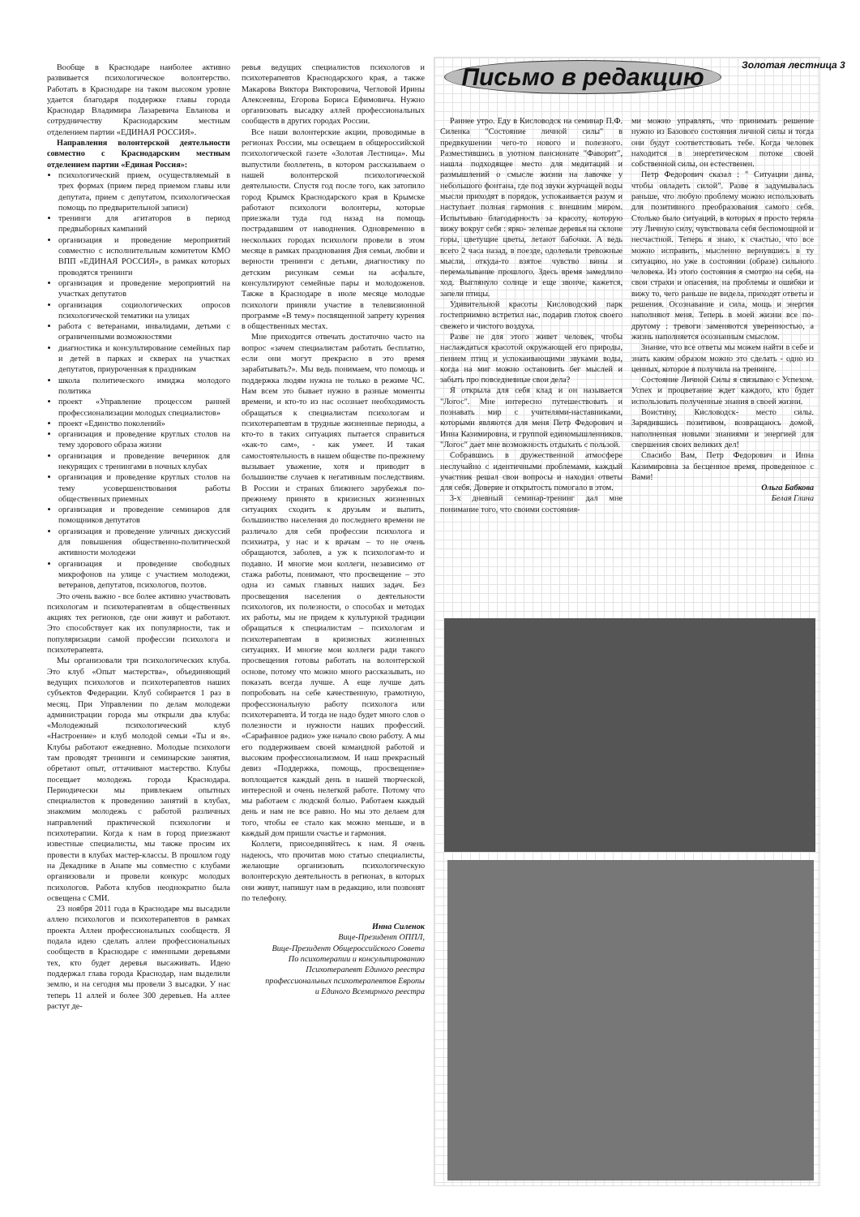Вообще в Краснодаре наиболее активно развивается психологическое волонтерство. Работать в Краснодаре на таком высоком уровне удается благодаря поддержке главы города Краснодар Владимира Лазаревича Евланова и сотрудничеству Краснодарским местным отделением партии «ЕДИНАЯ РОССИЯ».
Направления волонтерской деятельности совместно с Краснодарским местным отделением партии «Единая Россия»:
психологический прием, осуществляемый в трех формах (прием перед приемом главы или депутата, прием с депутатом, психологическая помощь по предварительной записи)
тренинги для агитаторов в период предвыборных кампаний
организация и проведение мероприятий совместно с исполнительным комитетом КМО ВПП «ЕДИНАЯ РОССИЯ», в рамках которых проводятся тренинги
организация и проведение мероприятий на участках депутатов
организация социологических опросов психологической тематики на улицах
работа с ветеранами, инвалидами, детьми с ограниченными возможностями
диагностика и консультирование семейных пар и детей в парках и скверах на участках депутатов, приуроченная к праздникам
школа политического имиджа молодого политика
проект «Управление процессом ранней профессионализации молодых специалистов»
проект «Единство поколений»
организация и проведение круглых столов на тему здорового образа жизни
организация и проведение вечеринок для некурящих с тренингами в ночных клубах
организация и проведение круглых столов на тему усовершенствования работы общественных приемных
организация и проведение семинаров для помощников депутатов
организация и проведение уличных дискуссий для повышения общественно-политической активности молодежи
организация и проведение свободных микрофонов на улице с участием молодежи, ветеранов, депутатов, психологов, поэтов.
Это очень важно - все более активно участвовать психологам и психотерапевтам в общественных акциях тех регионов, где они живут и работают. Это способствует как их популярности, так и популяризации самой профессии психолога и психотерапевта.
Мы организовали три психологических клуба. Это клуб «Опыт мастерства», объединяющий ведущих психологов и психотерапевтов наших субъектов Федерации. Клуб собирается 1 раз в месяц. При Управлении по делам молодежи администрации города мы открыли два клуба: «Молодежный психологический клуб «Настроение» и клуб молодой семьи «Ты и я». Клубы работают ежедневно. Молодые психологи там проводят тренинги и семинарские занятия, обретают опыт, оттачивают мастерство. Клубы посещает молодежь города Краснодара. Периодически мы привлекаем опытных специалистов к проведению занятий в клубах, знакомим молодежь с работой различных направлений практической психологии и психотерапии. Когда к нам в город приезжают известные специалисты, мы также просим их провести в клубах мастер-классы. В прошлом году на Декаднике в Анапе мы совместно с клубами организовали и провели конкурс молодых психологов. Работа клубов неоднократно была освещена с СМИ.
23 ноября 2011 года в Краснодаре мы высадили аллею психологов и психотерапевтов в рамках проекта Аллеи профессиональных сообществ. Я подала идею сделать аллеи профессиональных сообществ в Краснодаре с именными деревьями тех, кто будет деревья высаживать. Идею поддержал глава города Краснодар, нам выделили землю, и на сегодня мы провели 3 высадки. У нас теперь 11 аллей и более 300 деревьев. На аллее растут де-
ревья ведущих специалистов психологов и психотерапевтов Краснодарского края, а также Макарова Виктора Викторовича, Чегловой Ирины Алексеевны, Егорова Бориса Ефимовича. Нужно организовать высадку аллей профессиональных сообществ в других городах России.
Все наши волонтерские акции, проводимые в регионах России, мы освещаем в общероссийской психологической газете «Золотая Лестница». Мы выпустили бюллетень, в котором рассказываем о нашей волонтерской психологической деятельности. Спустя год после того, как затопило город Крымск Краснодарского края в Крымске работают психологи волонтеры, которые приезжали туда год назад на помощь пострадавшим от наводнения. Одновременно в нескольких городах психологи провели в этом месяце в рамках празднования Дня семьи, любви и верности тренинги с детьми, диагностику по детским рисункам семьи на асфальте, консультируют семейные пары и молодоженов. Также в Краснодаре в июле месяце молодые психологи приняли участие в телевизионной программе «В тему» посвященной запрету курения в общественных местах.
Мне приходится отвечать достаточно часто на вопрос «зачем специалистам работать бесплатно, если они могут прекрасно в это время зарабатывать?». Мы ведь понимаем, что помощь и поддержка людям нужна не только в режиме ЧС. Нам всем это бывает нужно в разные моменты времени, и кто-то из нас осознает необходимость обращаться к специалистам психологам и психотерапевтам в трудные жизненные периоды, а кто-то в таких ситуациях пытается справиться «как-то сам», - как умеет. И такая самостоятельность в нашем обществе по-прежнему вызывает уважение, хотя и приводит в большинстве случаев к негативным последствиям. В России и странах ближнего зарубежья по-прежнему принято в кризисных жизненных ситуациях сходить к друзьям и выпить, большинство населения до последнего времени не различало для себя профессии психолога и психиатра, у нас и к врачам – то не очень обращаются, заболев, а уж к психологам-то и подавно. И многие мои коллеги, независимо от стажа работы, понимают, что просвещение – это одна из самых главных наших задач. Без просвещения населения о деятельности психологов, их полезности, о способах и методах их работы, мы не придем к культурной традиции обращаться к специалистам – психологам и психотерапевтам в кризисных жизненных ситуациях. И многие мои коллеги ради такого просвещения готовы работать на волонтерской основе, потому что можно много рассказывать, но показать всегда лучше. А еще лучше дать попробовать на себе качественную, грамотную, профессиональную работу психолога или психотерапевта. И тогда не надо будет много слов о полезности и нужности наших профессий. «Сарафанное радио» уже начало свою работу. А мы его поддерживаем своей командной работой и высоким профессионализмом. И наш прекрасный девиз «Поддержка, помощь, просвещение» воплощается каждый день в нашей творческой, интересной и очень нелегкой работе. Потому что мы работаем с людской болью. Работаем каждый день и нам не все равно. Но мы это делаем для того, чтобы ее стало как можно меньше, и в каждый дом пришли счастье и гармония.
Коллеги, присоединяйтесь к нам. Я очень надеюсь, что прочитав мою статью специалисты, желающие организовать психологическую волонтерскую деятельность в регионах, в которых они живут, напишут нам в редакцию, или позвонят по телефону.
Инна Силенок
Вице-Президент ОППЛ,
Вице-Президент Общероссийского Совета
По психотерапии и консультированию
Психотерапевт Единого реестра профессиональных психотерапевтов Европы
и Единого Всемирного реестра
Письмо в редакцию Золотая лестница 3
Раннее утро. Еду в Кисловодск на семинар П.Ф. Силенка "Состояние личной силы" в предвкушении чего-то нового и полезного. Разместившись в уютном пансионате "Фаворит", нашла подходящее место для медитаций и размышлений о смысле жизни на лавочке у небольшого фонтана, где под звуки журчащей воды мысли приходят в порядок, успокаивается разум и наступает полная гармония с внешним миром. Испытываю благодарность за красоту, которую вижу вокруг себя : ярко- зеленые деревья на склоне горы, цветущие цветы, летают бабочки. А ведь всего 2 часа назад, в поезде, одолевали тревожные мысли, откуда-то взятое чувство вины и перемалывание прошлого. Здесь время замедлило ход. Выглянуло солнце и еще звонче, кажется, запели птицы.
Удивительной красоты Кисловодский парк гостеприимно встретил нас, подарив глоток своего свежего и чистого воздуха.
Разве не для этого живет человек, чтобы наслаждаться красотой окружающей его природы, пением птиц и успокаивающими звуками воды, когда на миг можно остановить бег мыслей и забыть про повседневные свои дела?
Я открыла для себя клад и он называется "Логос". Мне интересно путешествовать и познавать мир с учителями-наставниками, которыми являются для меня Петр Федорович и Инна Казимировна, и группой единомышленников. "Логос" дает мне возможность отдыхать с пользой.
Собравшись в дружественной атмосфере неслучайно с идентичными проблемами, каждый участник решал свои вопросы и находил ответы для себя. Доверие и открытость помогало в этом.
3-х дневный семинар-тренинг дал мне понимание того, что своими состояния-
ми можно управлять, что принимать решение нужно из Базового состояния личной силы и тогда они будут соответствовать тебе. Когда человек находится в энергетическом потоке своей собственной силы, он естественен.
Петр Федорович сказал : " Ситуации даны, чтобы овладеть силой". Разве я задумывалась раньше, что любую проблему можно использовать для позитивного преобразования самого себя. Столько было ситуаций, в которых я просто теряла эту Личную силу, чувствовала себя беспомощной и несчастной. Теперь я знаю, к счастью, что все можно исправить, мысленно вернувшись в ту ситуацию, но уже в состоянии (образе) сильного человека. Из этого состояния я смотрю на себя, на свои страхи и опасения, на проблемы и ошибки и вижу то, чего раньше не видела, приходят ответы и решения. Осознавание и сила, мощь и энергия наполняют меня. Теперь в моей жизни все по-другому : тревоги заменяются уверенностью, а жизнь наполняется осознанным смыслом.
Знание, что все ответы мы можем найти в себе и знать каким образом можно это сделать - одно из ценных, которое я получила на тренинге.
Состояние Личной Силы я связываю с Успехом. Успех и процветание ждет каждого, кто будет использовать полученные знания в своей жизни.
Воистину, Кисловодск- место силы. Зарядившись позитивом, возвращаюсь домой, наполненная новыми знаниями и энергией для свершения своих великих дел!
Спасибо Вам, Петр Федорович и Инна Казимировна за бесценное время, проведенное с Вами!
Ольга Бабкова
Белая Глина